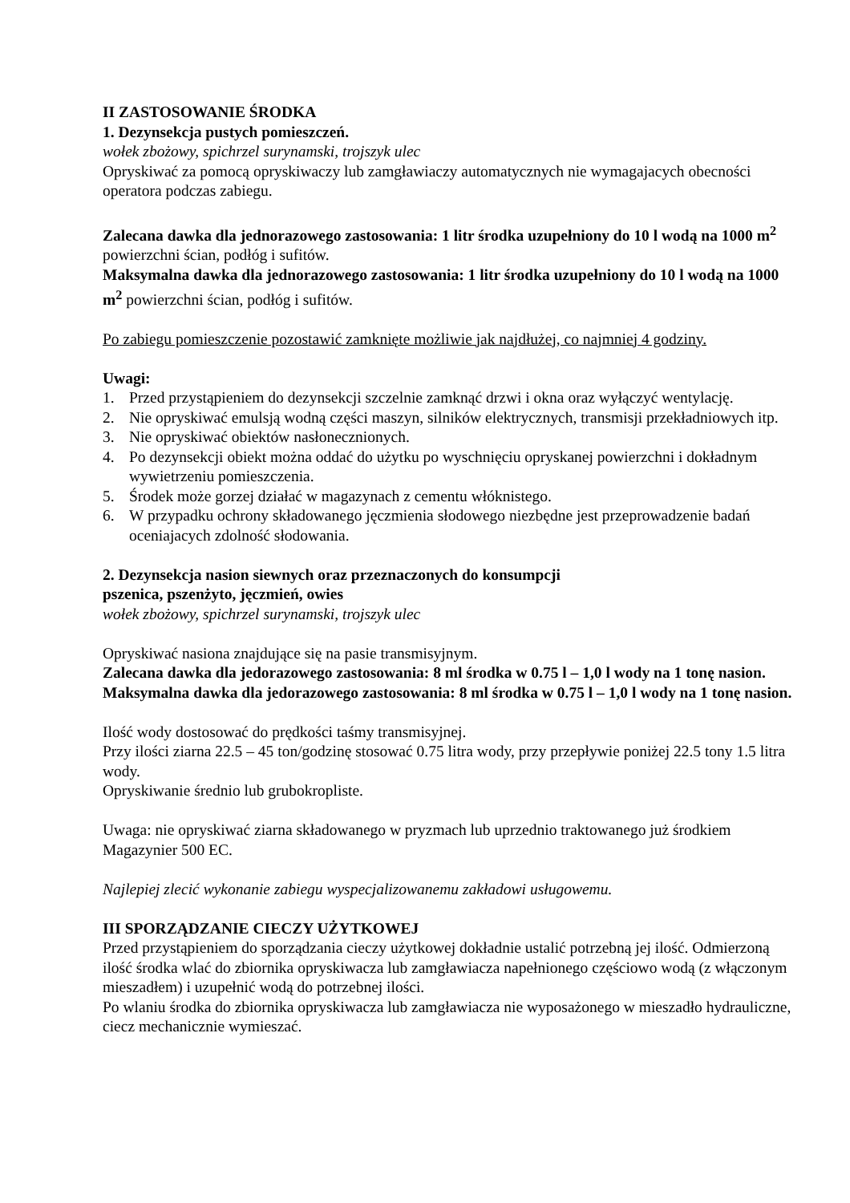II ZASTOSOWANIE ŚRODKA
1. Dezynsekcja pustych pomieszczeń.
wołek zbożowy, spichrzel surynamski, trojszyk ulec
Opryskiwać za pomocą opryskiwaczy lub zamgławiaczy automatycznych nie wymagajacych obecności operatora podczas zabiegu.
Zalecana dawka dla jednorazowego zastosowania: 1 litr środka uzupełniony do 10 l wodą na 1000 m<sup>2</sup> powierzchni ścian, podłóg i sufitów.
Maksymalna dawka dla jednorazowego zastosowania: 1 litr środka uzupełniony do 10 l wodą na 1000 m<sup>2</sup> powierzchni ścian, podłóg i sufitów.
Po zabiegu pomieszczenie pozostawić zamknięte możliwie jak najdłużej, co najmniej 4 godziny.
Uwagi:
1. Przed przystąpieniem do dezynsekcji szczelnie zamknąć drzwi i okna oraz wyłączyć wentylację.
2. Nie opryskiwać emulsją wodną części maszyn, silników elektrycznych, transmisji przekładniowych itp.
3. Nie opryskiwać obiektów nasłonecznionych.
4. Po dezynsekcji obiekt można oddać do użytku po wyschnięciu opryskanej powierzchni i dokładnym wywietrzeniu pomieszczenia.
5. Środek może gorzej działać w magazynach z cementu włóknistego.
6. W przypadku ochrony składowanego jęczmienia słodowego niezbędne jest przeprowadzenie badań oceniajacych zdolność słodowania.
2. Dezynsekcja nasion siewnych oraz przeznaczonych do konsumpcji
pszenica, pszenżyto, jęczmień, owies
wołek zbożowy, spichrzel surynamski, trojszyk ulec
Opryskiwać nasiona znajdujące się na pasie transmisyjnym.
Zalecana dawka dla jedorazowego zastosowania: 8 ml środka w 0.75 l – 1,0 l wody na 1 tonę nasion.
Maksymalna dawka dla jedorazowego zastosowania: 8 ml środka w 0.75 l – 1,0 l wody na 1 tonę nasion.
Ilość wody dostosować do prędkości taśmy transmisyjnej.
Przy ilości ziarna 22.5 – 45 ton/godzinę stosować 0.75 litra wody, przy przepływie poniżej 22.5 tony 1.5 litra wody.
Opryskiwanie średnio lub grubokropliste.
Uwaga: nie opryskiwać ziarna składowanego w pryzmach lub uprzednio traktowanego już środkiem Magazynier 500 EC.
Najlepiej zlecić wykonanie zabiegu wyspecjalizowanemu zakładowi usługowemu.
III SPORZĄDZANIE CIECZY UŻYTKOWEJ
Przed przystąpieniem do sporządzania cieczy użytkowej dokładnie ustalić potrzebną jej ilość. Odmierzoną ilość środka wlać do zbiornika opryskiwacza lub zamgławiacza napełnionego częściowo wodą (z włączonym mieszadłem) i uzupełnić wodą do potrzebnej ilości.
Po wlaniu środka do zbiornika opryskiwacza lub zamgławiacza nie wyposażonego w mieszadło hydrauliczne, ciecz mechanicznie wymieszać.